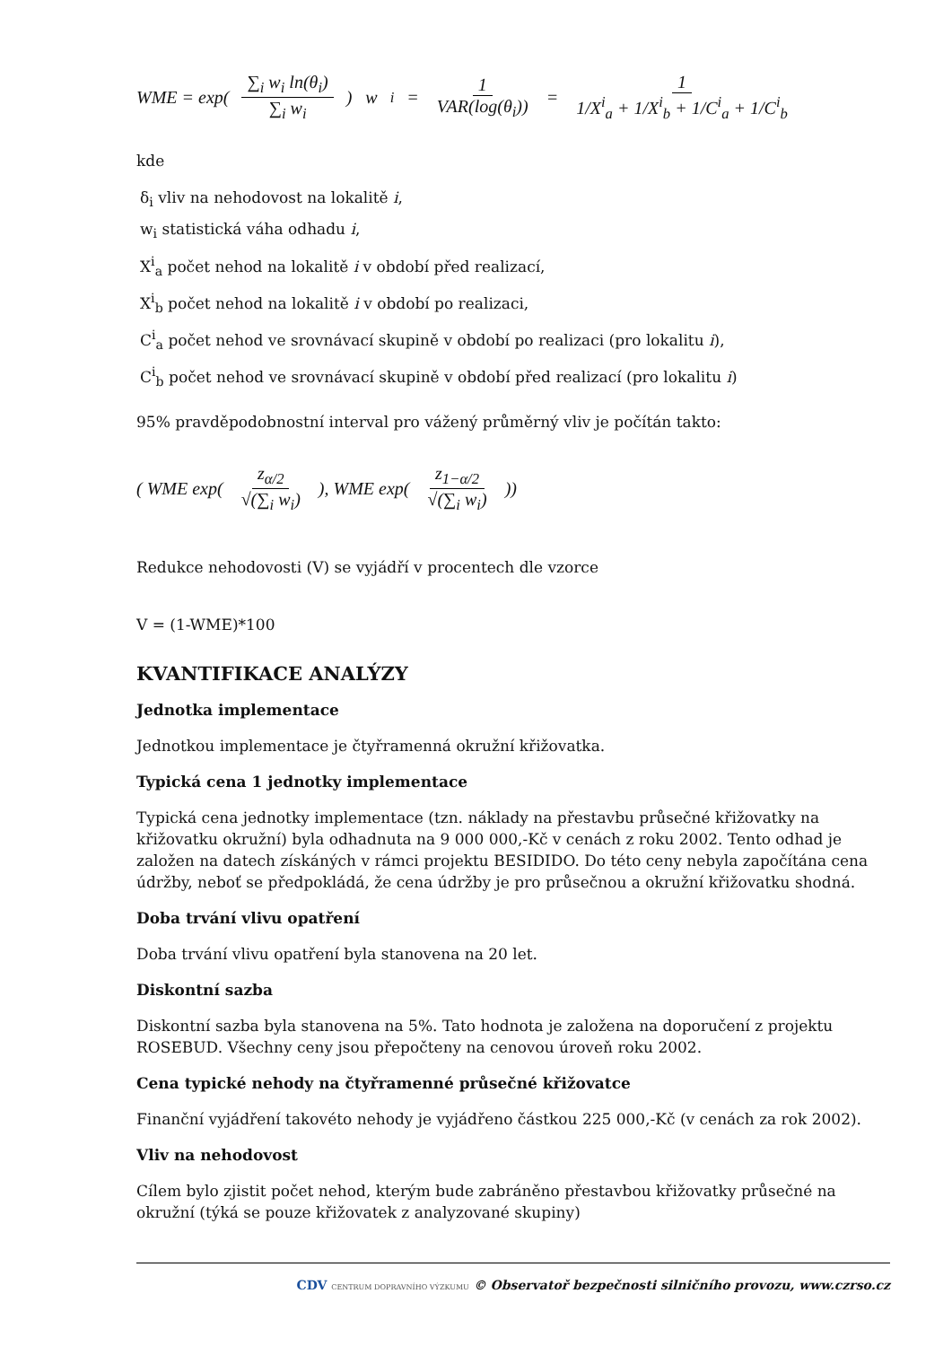WME = exp( ∑<sub>i</sub> w<sub>i</sub> ln(θ<sub>i</sub>) ∑<sub>i</sub> w<sub>i</sub>) w<sub>i</sub> = 1 VAR(log(θ<sub>i</sub>)) = 1 1/X<sup>i</sup><sub>a</sub> + 1/X<sup>i</sup><sub>b</sub> + 1/C<sup>i</sup><sub>a</sub> + 1/C<sup>i</sup><sub>b</sub>
kde
δ<sub>i</sub> vliv na nehodovost na lokalitě i,
w<sub>i</sub> statistická váha odhadu i,
X<sup>i</sup><sub>a</sub> počet nehod na lokalitě i v období před realizací,
X<sup>i</sup><sub>b</sub> počet nehod na lokalitě i v období po realizaci,
C<sup>i</sup><sub>a</sub> počet nehod ve srovnávací skupině v období po realizaci (pro lokalitu i),
C<sup>i</sup><sub>b</sub> počet nehod ve srovnávací skupině v období před realizací (pro lokalitu i)
95% pravděpodobnostní interval pro vážený průměrný vliv je počítán takto:
( WME exp( z<sub>α/2</sub> √(∑<sub>i</sub> w<sub>i</sub>) ), WME exp( z<sub>1−α/2</sub> √(∑<sub>i</sub> w<sub>i</sub>) ))
Redukce nehodovosti (V) se vyjádří v procentech dle vzorce
V = (1-WME)*100
KVANTIFIKACE ANALÝZY
Jednotka implementace
Jednotkou implementace je čtyřramenná okružní křižovatka.
Typická cena 1 jednotky implementace
Typická cena jednotky implementace (tzn. náklady na přestavbu průsečné křižovatky na křižovatku okružní) byla odhadnuta na 9 000 000,-Kč v cenách z roku 2002. Tento odhad je založen na datech získáných v rámci projektu BESIDIDO. Do této ceny nebyla započítána cena údržby, neboť se předpokládá, že cena údržby je pro průsečnou a okružní křižovatku shodná.
Doba trvání vlivu opatření
Doba trvání vlivu opatření byla stanovena na 20 let.
Diskontní sazba
Diskontní sazba byla stanovena na 5%. Tato hodnota je založena na doporučení z projektu ROSEBUD. Všechny ceny jsou přepočteny na cenovou úroveň roku 2002.
Cena typické nehody na čtyřramenné průsečné křižovatce
Finanční vyjádření takovéto nehody je vyjádřeno částkou 225 000,-Kč (v cenách za rok 2002).
Vliv na nehodovost
Cílem bylo zjistit počet nehod, kterým bude zabráněno přestavbou křižovatky průsečné na okružní (týká se pouze křižovatek z analyzované skupiny)
CDV CENTRUM DOPRAVNÍHO VÝZKUMU © Observatoř bezpečnosti silničního provozu, www.czrso.cz